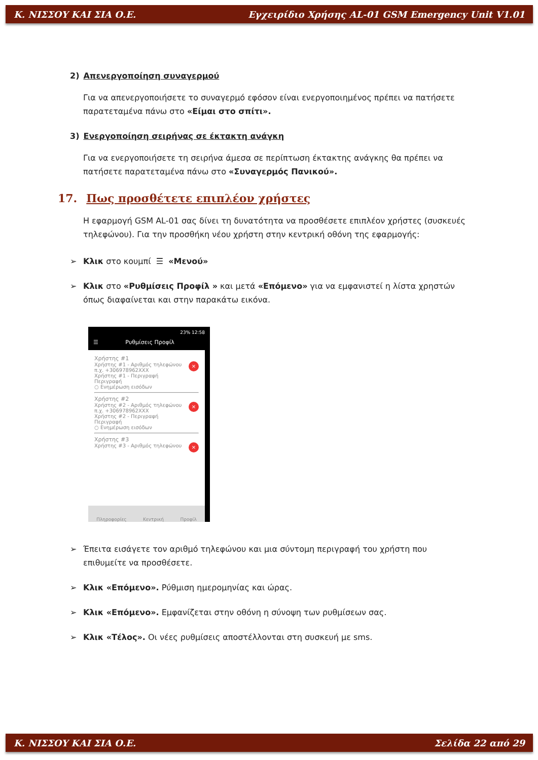Κ. ΝΙΣΣΟΥ ΚΑΙ ΣΙΑ Ο.Ε. Εγχειρίδιο Χρήσης AL-01 GSM Emergency Unit V1.01
2) Απενεργοποίηση συναγερμού
Για να απενεργοποιήσετε το συναγερμό εφόσον είναι ενεργοποιημένος πρέπει να πατήσετε παρατεταμένα πάνω στο «Είμαι στο σπίτι».
3) Ενεργοποίηση σειρήνας σε έκτακτη ανάγκη
Για να ενεργοποιήσετε τη σειρήνα άμεσα σε περίπτωση έκτακτης ανάγκης θα πρέπει να πατήσετε παρατεταμένα πάνω στο «Συναγερμός Πανικού».
17. Πως προσθέτετε επιπλέον χρήστες
Η εφαρμογή GSM AL-01 σας δίνει τη δυνατότητα να προσθέσετε επιπλέον χρήστες (συσκευές τηλεφώνου). Για την προσθήκη νέου χρήστη στην κεντρική οθόνη της εφαρμογής:
➢ Κλικ στο κουμπί ☰ «Μενού»
➢ Κλικ στο «Ρυθμίσεις Προφίλ » και μετά «Επόμενο» για να εμφανιστεί η λίστα χρηστών όπως διαφαίνεται και στην παρακάτω εικόνα.
23% 12:58
☰ Ρυθμίσεις Προφίλ
×
Χρήστης #1
Χρήστης #1 - Αριθμός τηλεφώνου
π.χ. +306978962XXX
Χρήστης #1 - Περιγραφή
Περιγραφή
○ Ενημέρωση εισόδων
×
Χρήστης #2
Χρήστης #2 - Αριθμός τηλεφώνου
π.χ. +306978962XXX
Χρήστης #2 - Περιγραφή
Περιγραφή
○ Ενημέρωση εισόδων
×
Χρήστης #3
Χρήστης #3 - Αριθμός τηλεφώνου
Πληροφορίες Κεντρική Προφίλ
➢ Έπειτα εισάγετε τον αριθμό τηλεφώνου και μια σύντομη περιγραφή του χρήστη που επιθυμείτε να προσθέσετε.
➢ Κλικ «Επόμενο». Ρύθμιση ημερομηνίας και ώρας.
➢ Κλικ «Επόμενο». Εμφανίζεται στην οθόνη η σύνοψη των ρυθμίσεων σας.
➢ Κλικ «Τέλος». Οι νέες ρυθμίσεις αποστέλλονται στη συσκευή με sms.
Κ. ΝΙΣΣΟΥ ΚΑΙ ΣΙΑ Ο.Ε. Σελίδα 22 από 29